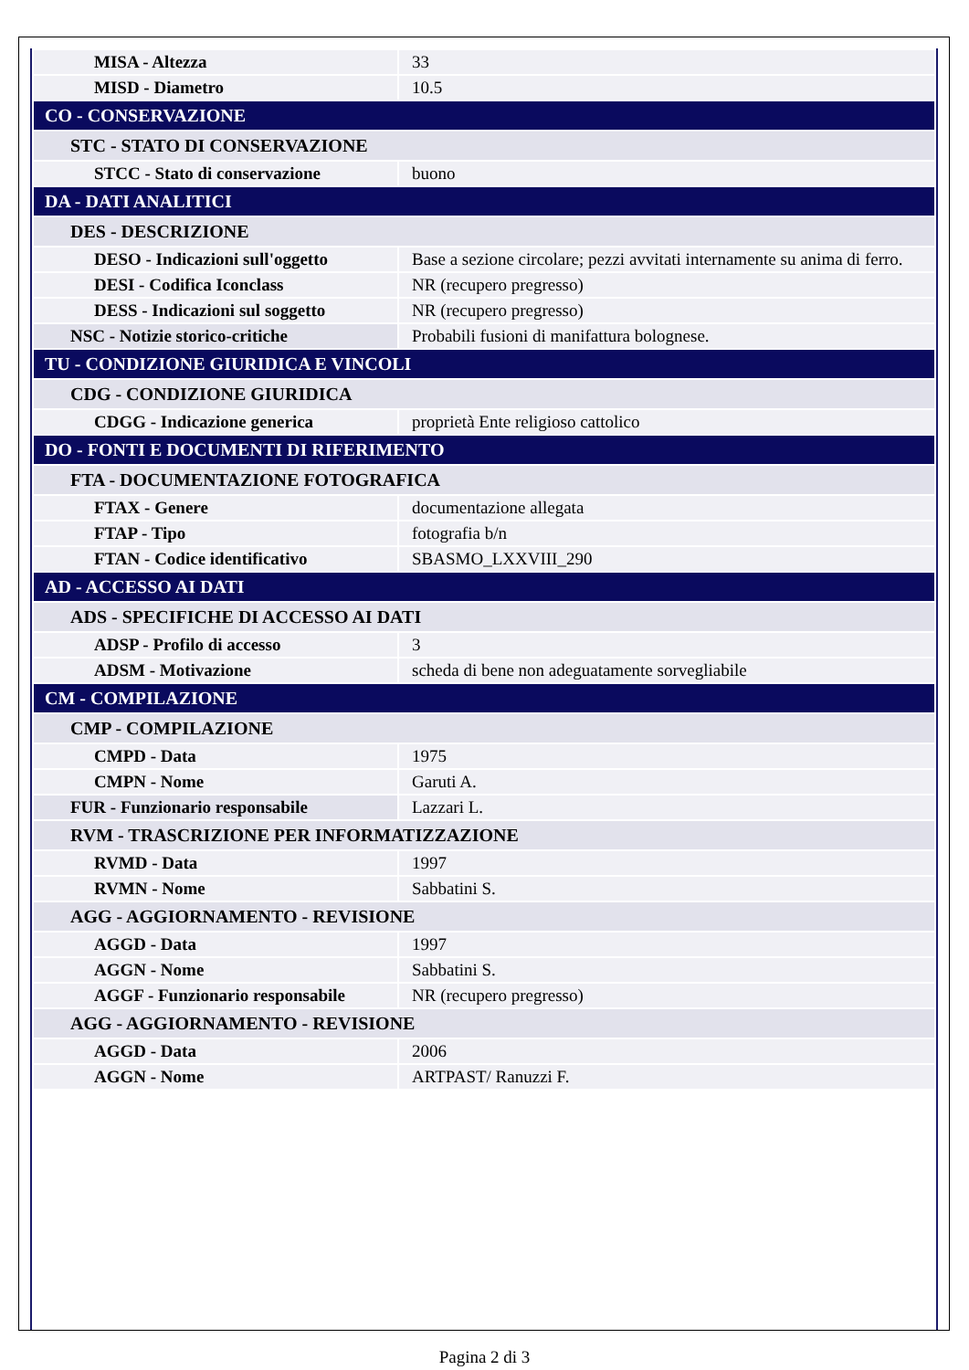| MISA - Altezza | 33 |
| MISD - Diametro | 10.5 |
| CO - CONSERVAZIONE | |
| STC - STATO DI CONSERVAZIONE | |
| STCC - Stato di conservazione | buono |
| DA - DATI ANALITICI | |
| DES - DESCRIZIONE | |
| DESO - Indicazioni sull'oggetto | Base a sezione circolare; pezzi avvitati internamente su anima di ferro. |
| DESI - Codifica Iconclass | NR (recupero pregresso) |
| DESS - Indicazioni sul soggetto | NR (recupero pregresso) |
| NSC - Notizie storico-critiche | Probabili fusioni di manifattura bolognese. |
| TU - CONDIZIONE GIURIDICA E VINCOLI | |
| CDG - CONDIZIONE GIURIDICA | |
| CDGG - Indicazione generica | proprietà Ente religioso cattolico |
| DO - FONTI E DOCUMENTI DI RIFERIMENTO | |
| FTA - DOCUMENTAZIONE FOTOGRAFICA | |
| FTAX - Genere | documentazione allegata |
| FTAP - Tipo | fotografia b/n |
| FTAN - Codice identificativo | SBASMO_LXXVIII_290 |
| AD - ACCESSO AI DATI | |
| ADS - SPECIFICHE DI ACCESSO AI DATI | |
| ADSP - Profilo di accesso | 3 |
| ADSM - Motivazione | scheda di bene non adeguatamente sorvegliabile |
| CM - COMPILAZIONE | |
| CMP - COMPILAZIONE | |
| CMPD - Data | 1975 |
| CMPN - Nome | Garuti A. |
| FUR - Funzionario responsabile | Lazzari L. |
| RVM - TRASCRIZIONE PER INFORMATIZZAZIONE | |
| RVMD - Data | 1997 |
| RVMN - Nome | Sabbatini S. |
| AGG - AGGIORNAMENTO - REVISIONE | |
| AGGD - Data | 1997 |
| AGGN - Nome | Sabbatini S. |
| AGGF - Funzionario responsabile | NR (recupero pregresso) |
| AGG - AGGIORNAMENTO - REVISIONE | |
| AGGD - Data | 2006 |
| AGGN - Nome | ARTPAST/ Ranuzzi F. |
Pagina 2 di 3